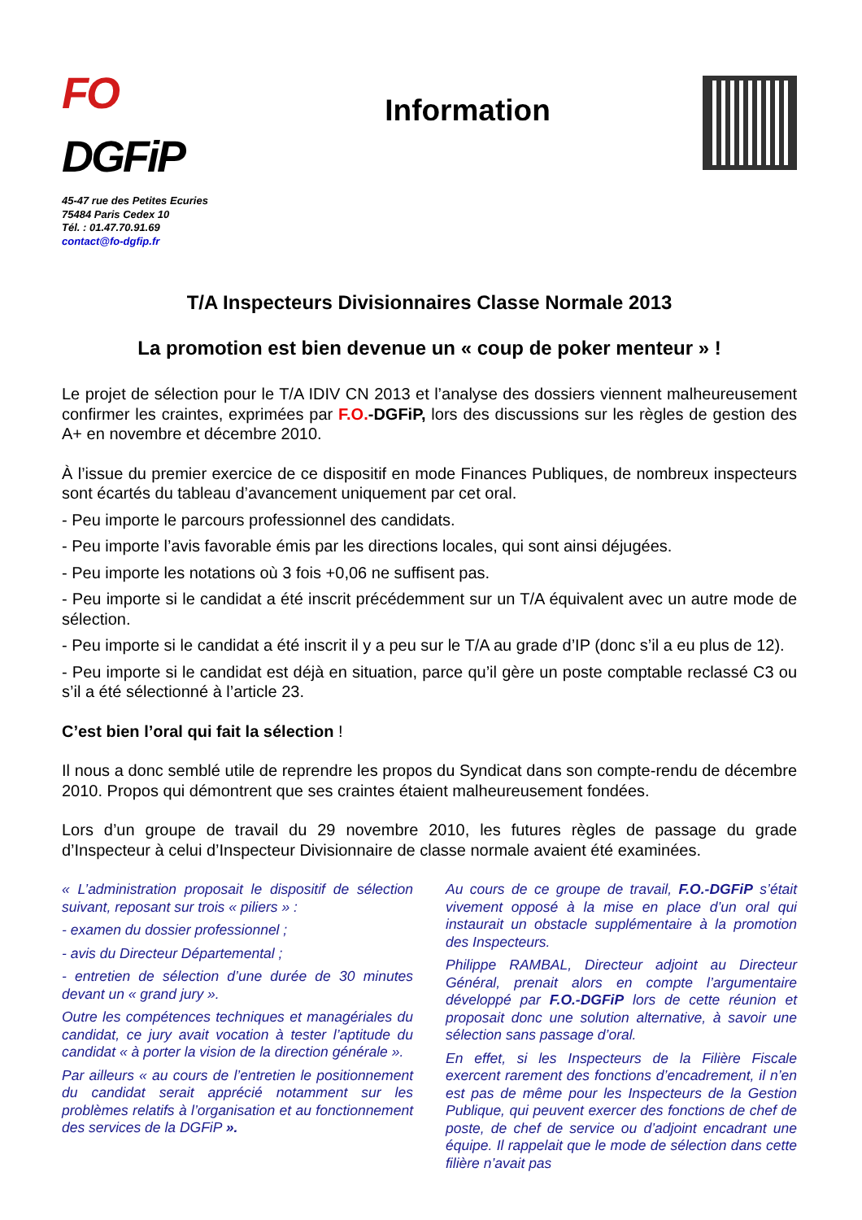FO DGFiP
45-47 rue des Petites Ecuries
75484 Paris Cedex 10
Tél. : 01.47.70.91.69
contact@fo-dgfip.fr
Information
T/A Inspecteurs Divisionnaires Classe Normale 2013
La promotion est bien devenue un « coup de poker menteur » !
Le projet de sélection pour le T/A IDIV CN 2013 et l’analyse des dossiers viennent malheureusement confirmer les craintes, exprimées par F.O.-DGFiP, lors des discussions sur les règles de gestion des A+ en novembre et décembre 2010.
À l’issue du premier exercice de ce dispositif en mode Finances Publiques, de nombreux inspecteurs sont écartés du tableau d’avancement uniquement par cet oral.
- Peu importe le parcours professionnel des candidats.
- Peu importe l’avis favorable émis par les directions locales, qui sont ainsi déjugées.
- Peu importe les notations où 3 fois +0,06 ne suffisent pas.
- Peu importe si le candidat a été inscrit précédemment sur un T/A équivalent avec un autre mode de sélection.
- Peu importe si le candidat a été inscrit il y a peu sur le T/A au grade d’IP (donc s’il a eu plus de 12).
- Peu importe si le candidat est déjà en situation, parce qu’il gère un poste comptable reclassé C3 ou s’il a été sélectionné à l’article 23.
C’est bien l’oral qui fait la sélection !
Il nous a donc semblé utile de reprendre les propos du Syndicat dans son compte-rendu de décembre 2010. Propos qui démontrent que ses craintes étaient malheureusement fondées.
Lors d’un groupe de travail du 29 novembre 2010, les futures règles de passage du grade d’Inspecteur à celui d’Inspecteur Divisionnaire de classe normale avaient été examinées.
« L’administration proposait le dispositif de sélection suivant, reposant sur trois « piliers » :
- examen du dossier professionnel ;
- avis du Directeur Départemental ;
- entretien de sélection d’une durée de 30 minutes devant un « grand jury ».
Outre les compétences techniques et managériales du candidat, ce jury avait vocation à tester l’aptitude du candidat « à porter la vision de la direction générale ».
Par ailleurs « au cours de l’entretien le positionnement du candidat serait apprécié notamment sur les problèmes relatifs à l’organisation et au fonctionnement des services de la DGFiP ».
Au cours de ce groupe de travail, F.O.-DGFiP s’était vivement opposé à la mise en place d’un oral qui instaurait un obstacle supplémentaire à la promotion des Inspecteurs.
Philippe RAMBAL, Directeur adjoint au Directeur Général, prenait alors en compte l’argumentaire développé par F.O.-DGFiP lors de cette réunion et proposait donc une solution alternative, à savoir une sélection sans passage d’oral.
En effet, si les Inspecteurs de la Filière Fiscale exercent rarement des fonctions d’encadrement, il n’en est pas de même pour les Inspecteurs de la Gestion Publique, qui peuvent exercer des fonctions de chef de poste, de chef de service ou d’adjoint encadrant une équipe. Il rappelait que le mode de sélection dans cette filière n’avait pas